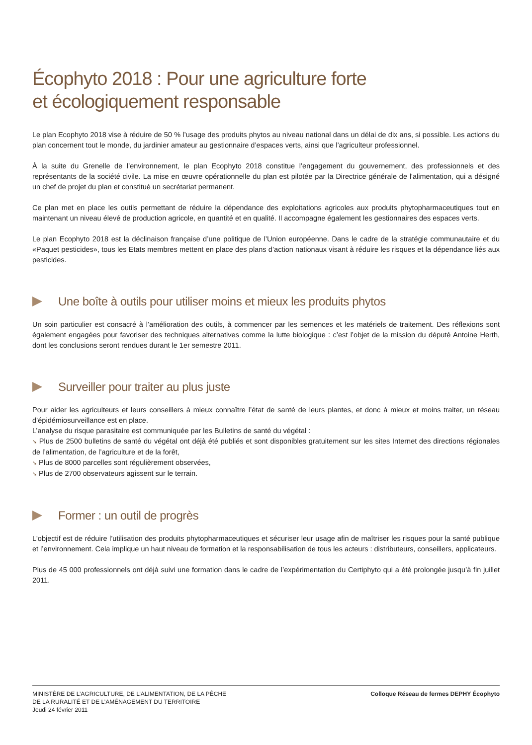Écophyto 2018 : Pour une agriculture forte
et écologiquement responsable
Le plan Ecophyto 2018 vise à réduire de 50 % l’usage des produits phytos au niveau national dans un délai de dix ans, si possible. Les actions du plan concernent tout le monde, du jardinier amateur au gestionnaire d’espaces verts, ainsi que l’agriculteur professionnel.
À la suite du Grenelle de l’environnement, le plan Ecophyto 2018 constitue l’engagement du gouvernement, des professionnels et des représentants de la société civile. La mise en œuvre opérationnelle du plan est pilotée par la Directrice générale de l'alimentation, qui a désigné un chef de projet du plan et constitué un secrétariat permanent.
Ce plan met en place les outils permettant de réduire la dépendance des exploitations agricoles aux produits phytopharmaceutiques tout en maintenant un niveau élevé de production agricole, en quantité et en qualité. Il accompagne également les gestionnaires des espaces verts.
Le plan Ecophyto 2018 est la déclinaison française d’une politique de l’Union européenne. Dans le cadre de la stratégie communautaire et du «Paquet pesticides», tous les Etats membres mettent en place des plans d’action nationaux visant à réduire les risques et la dépendance liés aux pesticides.
Une boîte à outils pour utiliser moins et mieux les produits phytos
Un soin particulier est consacré à l’amélioration des outils, à commencer par les semences et les matériels de traitement. Des réflexions sont également engagées pour favoriser des techniques alternatives comme la lutte biologique : c’est l’objet de la mission du député Antoine Herth, dont les conclusions seront rendues durant le 1er semestre 2011.
Surveiller pour traiter au plus juste
Pour aider les agriculteurs et leurs conseillers à mieux connaître l’état de santé de leurs plantes, et donc à mieux et moins traiter, un réseau d’épidémiosurveillance est en place.
L’analyse du risque parasitaire est communiquée par les Bulletins de santé du végétal :
➘ Plus de 2500 bulletins de santé du végétal ont déjà été publiés et sont disponibles gratuitement sur les sites Internet des directions régionales de l’alimentation, de l’agriculture et de la forêt,
➘ Plus de 8000 parcelles sont régulièrement observées,
➘ Plus de 2700 observateurs agissent sur le terrain.
Former : un outil de progrès
L'objectif est de réduire l’utilisation des produits phytopharmaceutiques et sécuriser leur usage afin de maîtriser les risques pour la santé publique et l’environnement. Cela implique un haut niveau de formation et la responsabilisation de tous les acteurs : distributeurs, conseillers, applicateurs.
Plus de 45 000 professionnels ont déjà suivi une formation dans le cadre de l’expérimentation du Certiphyto qui a été prolongée jusqu’à fin juillet 2011.
MINISTÈRE DE L’AGRICULTURE, DE L’ALIMENTATION, DE LA PÊCHE
DE LA RURALITÉ ET DE L’AMÉNAGEMENT DU TERRITOIRE
Jeudi 24 février 2011
Colloque Réseau de fermes DEPHY Écophyto